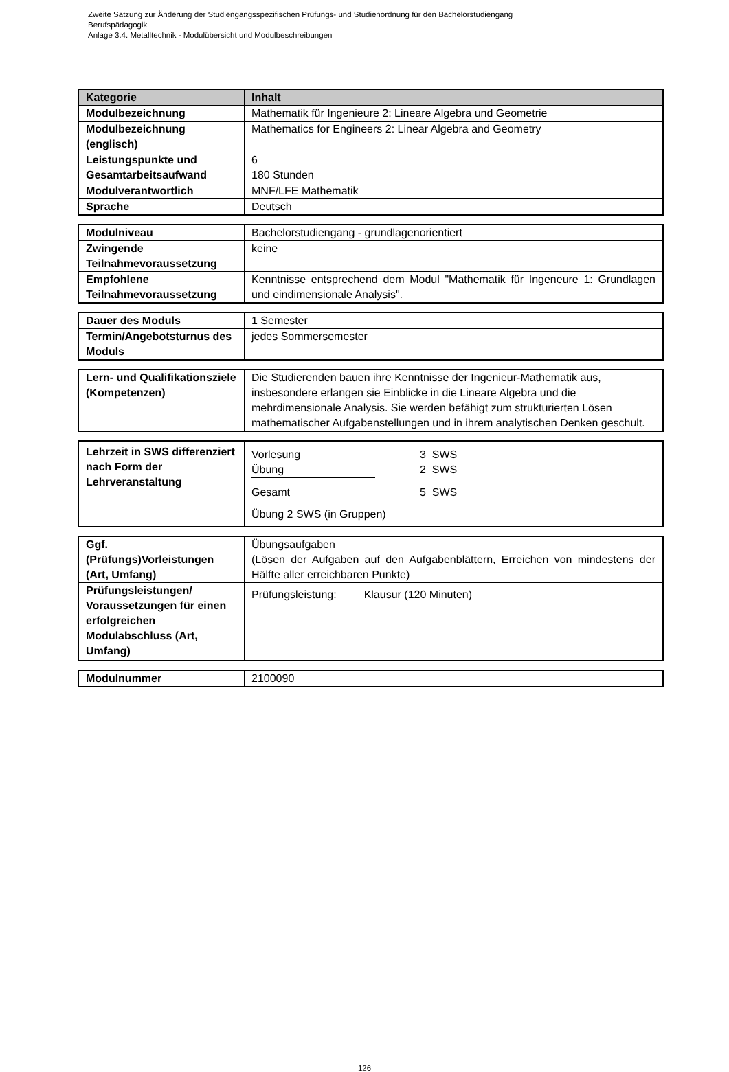Zweite Satzung zur Änderung der Studiengangsspezifischen Prüfungs- und Studienordnung für den Bachelorstudiengang
Berufspädagogik
Anlage 3.4: Metalltechnik - Modulübersicht und Modulbeschreibungen
| Kategorie | Inhalt |
| --- | --- |
| Modulbezeichnung | Mathematik für Ingenieure 2: Lineare Algebra und Geometrie |
| Modulbezeichnung (englisch) | Mathematics for Engineers 2: Linear Algebra and Geometry |
| Leistungspunkte und Gesamtarbeitsaufwand | 6 180 Stunden |
| Modulverantwortlich | MNF/LFE Mathematik |
| Sprache | Deutsch |
| Modulniveau | Bachelorstudiengang - grundlagenorientiert |
| Zwingende Teilnahmevoraussetzung | keine |
| Empfohlene Teilnahmevoraussetzung | Kenntnisse entsprechend dem Modul "Mathematik für Ingeneure 1: Grundlagen und eindimensionale Analysis". |
| Dauer des Moduls | 1 Semester |
| Termin/Angebotsturnus des Moduls | jedes Sommersemester |
| Lern- und Qualifikationsziele (Kompetenzen) | Die Studierenden bauen ihre Kenntnisse der Ingenieur-Mathematik aus, insbesondere erlangen sie Einblicke in die Lineare Algebra und die mehrdimensionale Analysis. Sie werden befähigt zum strukturierten Lösen mathematischer Aufgabenstellungen und in ihrem analytischen Denken geschult. |
| Lehrzeit in SWS differenziert nach Form der Lehrveranstaltung | Vorlesung 3 SWS Übung 2 SWS Gesamt 5 SWS Übung 2 SWS (in Gruppen) |
| Ggf. (Prüfungs)Vorleistungen (Art, Umfang) | Übungsaufgaben (Lösen der Aufgaben auf den Aufgabenblättern, Erreichen von mindestens der Hälfte aller erreichbaren Punkte) |
| Prüfungsleistungen/ Voraussetzungen für einen erfolgreichen Modulabschluss (Art, Umfang) | Prüfungsleistung: Klausur (120 Minuten) |
| Modulnummer | 2100090 |
126